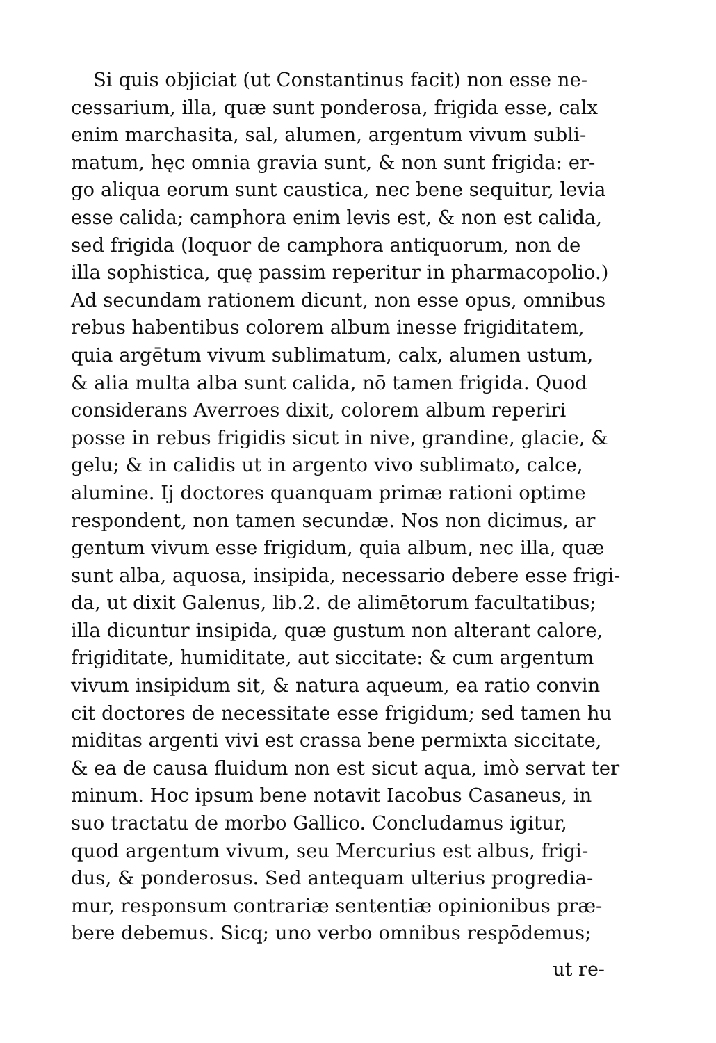Si quis objiciat (ut Constantinus facit) non esse ne-
cessarium, illa, quæ sunt ponderosa, frigida esse, calx
enim marchasita, sal, alumen, argentum vivum subli-
matum, hęc omnia gravia sunt, & non sunt frigida: er-
go aliqua eorum sunt caustica, nec bene sequitur, levia
esse calida; camphora enim levis est, & non est calida,
sed frigida (loquor de camphora antiquorum, non de
illa sophistica, quę passim reperitur in pharmacopolio.)
Ad secundam rationem dicunt, non esse opus, omnibus
rebus habentibus colorem album inesse frigiditatem,
quia argētum vivum sublimatum, calx, alumen ustum,
& alia multa alba sunt calida, nō tamen frigida. Quod
considerans Averroes dixit, colorem album reperiri
posse in rebus frigidis sicut in nive, grandine, glacie, &
gelu; & in calidis ut in argento vivo sublimato, calce,
alumine. Ij doctores quanquam primæ rationi optime
respondent, non tamen secundæ. Nos non dicimus, ar
gentum vivum esse frigidum, quia album, nec illa, quæ
sunt alba, aquosa, insipida, necessario debere esse frigi-
da, ut dixit Galenus, lib.2. de alimētorum facultatibus;
illa dicuntur insipida, quæ gustum non alterant calore,
frigiditate, humiditate, aut siccitate: & cum argentum
vivum insipidum sit, & natura aqueum, ea ratio convin
cit doctores de necessitate esse frigidum; sed tamen hu
miditas argenti vivi est crassa bene permixta siccitate,
& ea de causa fluidum non est sicut aqua, imò servat ter
minum. Hoc ipsum bene notavit Iacobus Casaneus, in
suo tractatu de morbo Gallico. Concludamus igitur,
quod argentum vivum, seu Mercurius est albus, frigi-
dus, & ponderosus. Sed antequam ulterius progredia-
mur, responsum contrariæ sententiæ opinionibus præ-
bere debemus. Sicq; uno verbo omnibus respōdemus;
ut re-